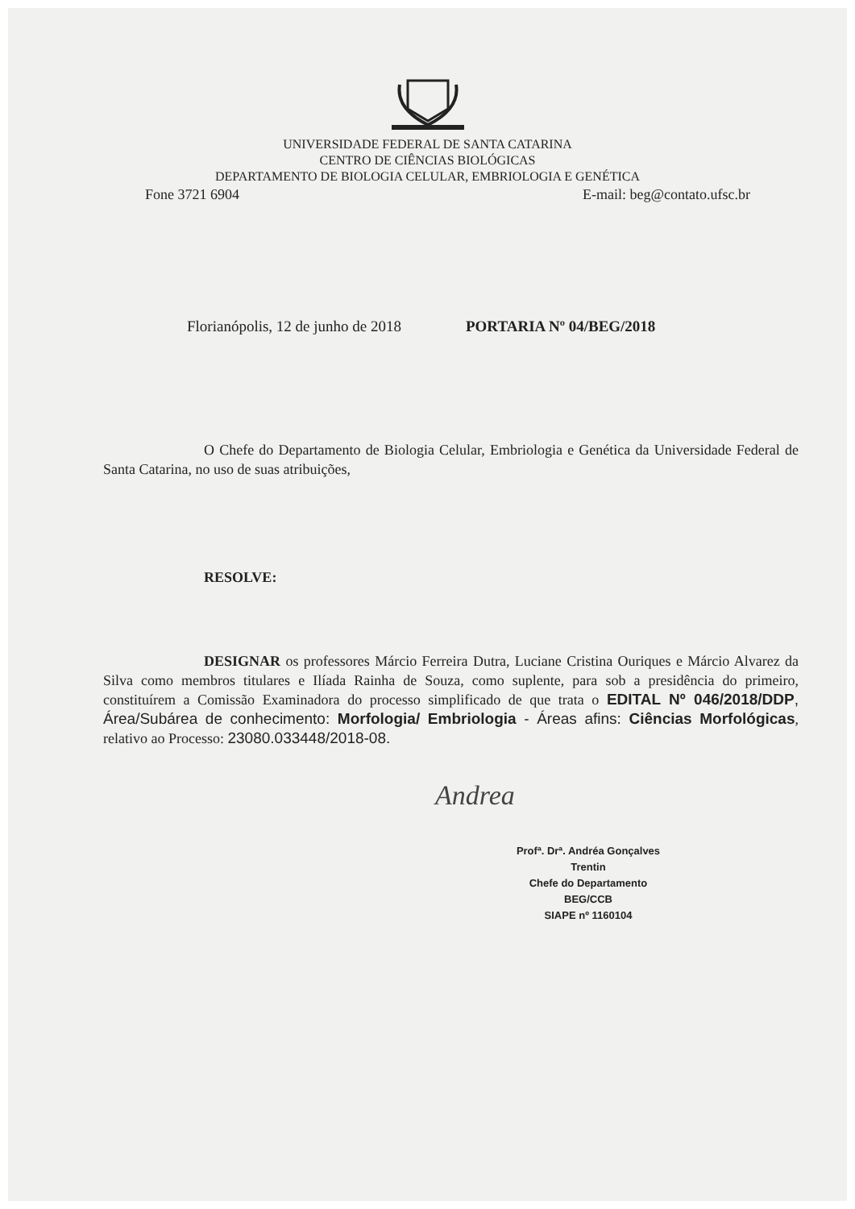UNIVERSIDADE FEDERAL DE SANTA CATARINA
CENTRO DE CIÊNCIAS BIOLÓGICAS
DEPARTAMENTO DE BIOLOGIA CELULAR, EMBRIOLOGIA E GENÉTICA
Fone 3721 6904 E-mail: beg@contato.ufsc.br
Florianópolis, 12 de junho de 2018 PORTARIA Nº 04/BEG/2018
O Chefe do Departamento de Biologia Celular, Embriologia e Genética da Universidade Federal de Santa Catarina, no uso de suas atribuições,
RESOLVE:
DESIGNAR os professores Márcio Ferreira Dutra, Luciane Cristina Ouriques e Márcio Alvarez da Silva como membros titulares e Ilíada Rainha de Souza, como suplente, para sob a presidência do primeiro, constituírem a Comissão Examinadora do processo simplificado de que trata o EDITAL Nº 046/2018/DDP, Área/Subárea de conhecimento: Morfologia/ Embriologia - Áreas afins: Ciências Morfológicas, relativo ao Processo: 23080.033448/2018-08.
Andrea
Profª. Drª. Andréa Gonçalves Trentin
Chefe do Departamento BEG/CCB
SIAPE nº 1160104